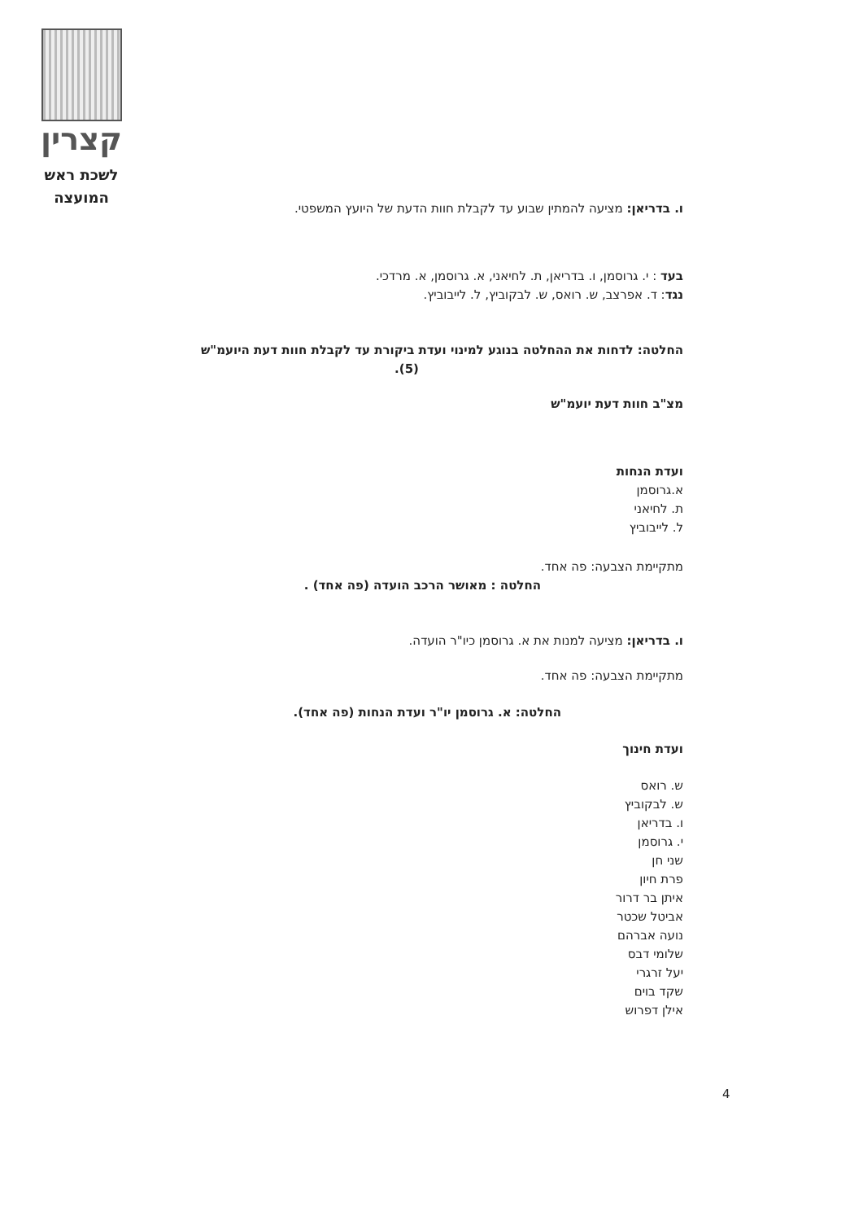קצרין
לשכת ראש
המועצה
ו. בדריאן: מציעה להמתין שבוע עד לקבלת חוות הדעת של היועץ המשפטי.
בעד : י. גרוסמן, ו. בדריאן, ת. לחיאני, א. גרוסמן, א. מרדכי.
נגד: ד. אפרצב, ש. רואס, ש. לבקוביץ, ל. לייבוביץ.
החלטה: לדחות את ההחלטה בנוגע למינוי ועדת ביקורת עד לקבלת חוות דעת היועמ"ש
(5).
מצ"ב חוות דעת יועמ"ש
ועדת הנחות
א.גרוסמן
ת. לחיאני
ל. לייבוביץ
מתקיימת הצבעה: פה אחד.
החלטה : מאושר הרכב הועדה (פה אחד) .
ו. בדריאן: מציעה למנות את א. גרוסמן כיו"ר הועדה.
מתקיימת הצבעה: פה אחד.
החלטה: א. גרוסמן יו"ר ועדת הנחות (פה אחד).
ועדת חינוך
ש. רואס
ש. לבקוביץ
ו. בדריאן
י. גרוסמן
שני חן
פרת חיון
איתן בר דרור
אביטל שכטר
נועה אברהם
שלומי דבס
יעל זרגרי
שקד בוים
אילן דפרוש
4